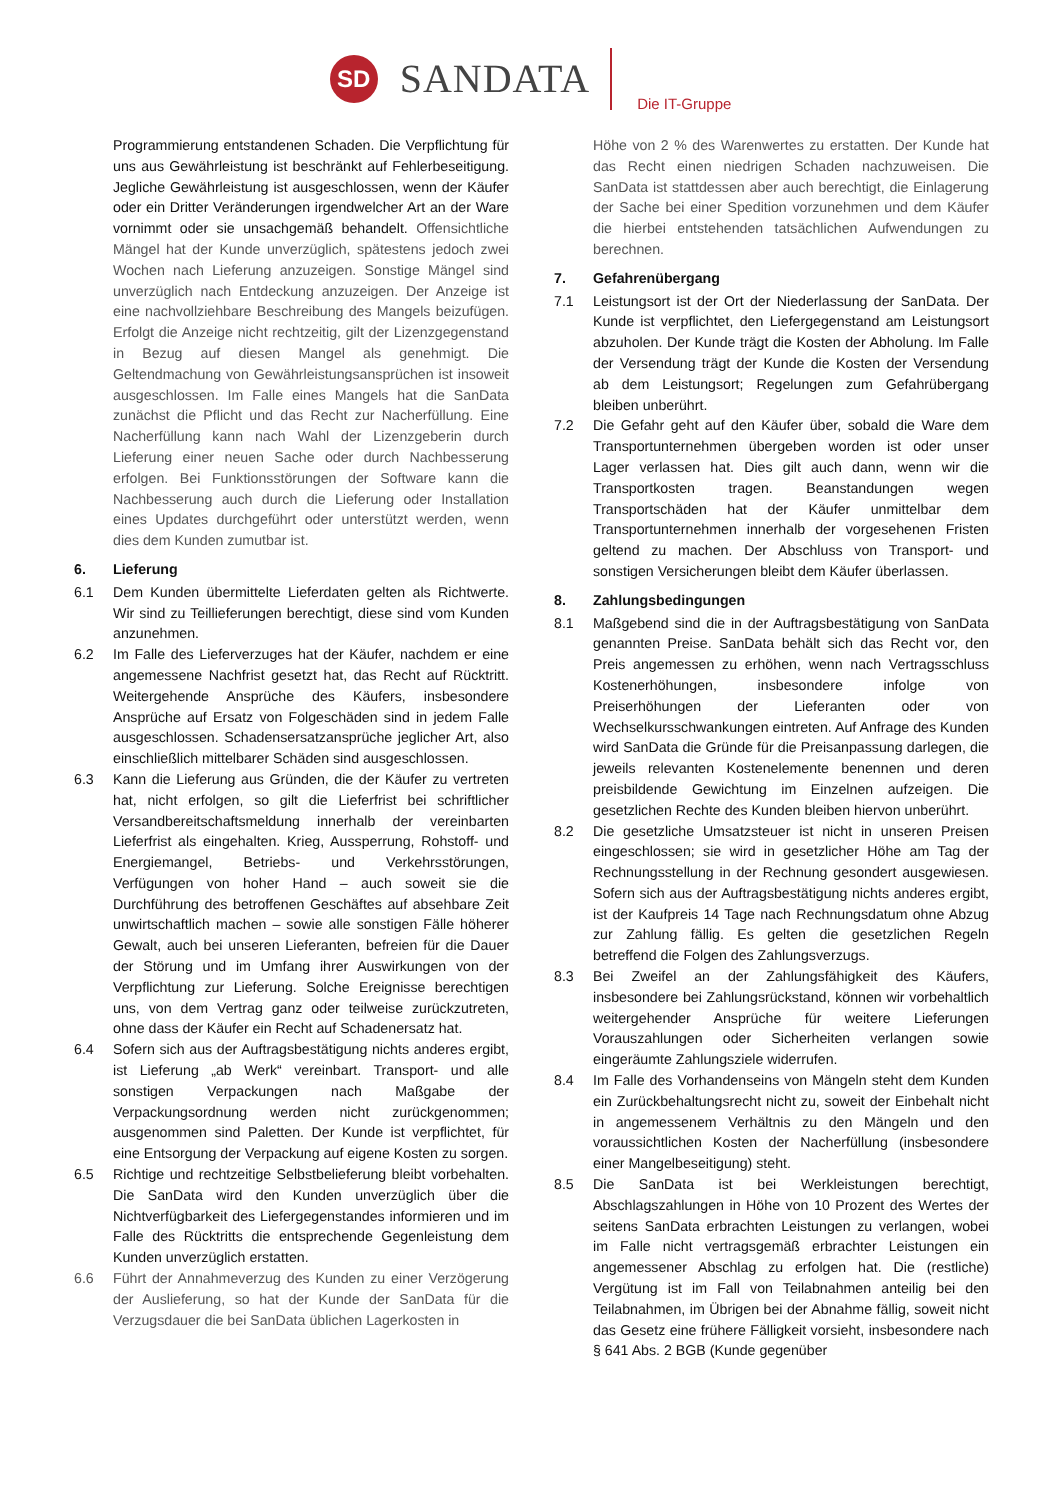SD
SANDATA
Die IT-Gruppe
Programmierung entstandenen Schaden. Die Verpflichtung für uns aus Gewährleistung ist beschränkt auf Fehlerbeseitigung. Jegliche Gewährleistung ist ausgeschlossen, wenn der Käufer oder ein Dritter Veränderungen irgendwelcher Art an der Ware vornimmt oder sie unsachgemäß behandelt. Offensichtliche Mängel hat der Kunde unverzüglich, spätestens jedoch zwei Wochen nach Lieferung anzuzeigen. Sonstige Mängel sind unverzüglich nach Entdeckung anzuzeigen. Der Anzeige ist eine nachvollziehbare Beschreibung des Mangels beizufügen. Erfolgt die Anzeige nicht rechtzeitig, gilt der Lizenzgegenstand in Bezug auf diesen Mangel als genehmigt. Die Geltendmachung von Gewährleistungsansprüchen ist insoweit ausgeschlossen. Im Falle eines Mangels hat die SanData zunächst die Pflicht und das Recht zur Nacherfüllung. Eine Nacherfüllung kann nach Wahl der Lizenzgeberin durch Lieferung einer neuen Sache oder durch Nachbesserung erfolgen. Bei Funktionsstörungen der Software kann die Nachbesserung auch durch die Lieferung oder Installation eines Updates durchgeführt oder unterstützt werden, wenn dies dem Kunden zumutbar ist.
6. Lieferung
6.1 Dem Kunden übermittelte Lieferdaten gelten als Richtwerte. Wir sind zu Teillieferungen berechtigt, diese sind vom Kunden anzunehmen.
6.2 Im Falle des Lieferverzuges hat der Käufer, nachdem er eine angemessene Nachfrist gesetzt hat, das Recht auf Rücktritt. Weitergehende Ansprüche des Käufers, insbesondere Ansprüche auf Ersatz von Folgeschäden sind in jedem Falle ausgeschlossen. Schadensersatzansprüche jeglicher Art, also einschließlich mittelbarer Schäden sind ausgeschlossen.
6.3 Kann die Lieferung aus Gründen, die der Käufer zu vertreten hat, nicht erfolgen, so gilt die Lieferfrist bei schriftlicher Versandbereitschaftsmeldung innerhalb der vereinbarten Lieferfrist als eingehalten. Krieg, Aussperrung, Rohstoff- und Energiemangel, Betriebs- und Verkehrsstörungen, Verfügungen von hoher Hand – auch soweit sie die Durchführung des betroffenen Geschäftes auf absehbare Zeit unwirtschaftlich machen – sowie alle sonstigen Fälle höherer Gewalt, auch bei unseren Lieferanten, befreien für die Dauer der Störung und im Umfang ihrer Auswirkungen von der Verpflichtung zur Lieferung. Solche Ereignisse berechtigen uns, von dem Vertrag ganz oder teilweise zurückzutreten, ohne dass der Käufer ein Recht auf Schadenersatz hat.
6.4 Sofern sich aus der Auftragsbestätigung nichts anderes ergibt, ist Lieferung „ab Werk“ vereinbart. Transport- und alle sonstigen Verpackungen nach Maßgabe der Verpackungsordnung werden nicht zurückgenommen; ausgenommen sind Paletten. Der Kunde ist verpflichtet, für eine Entsorgung der Verpackung auf eigene Kosten zu sorgen.
6.5 Richtige und rechtzeitige Selbstbelieferung bleibt vorbehalten. Die SanData wird den Kunden unverzüglich über die Nichtverfügbarkeit des Liefergegenstandes informieren und im Falle des Rücktritts die entsprechende Gegenleistung dem Kunden unverzüglich erstatten.
6.6 Führt der Annahmeverzug des Kunden zu einer Verzögerung der Auslieferung, so hat der Kunde der SanData für die Verzugsdauer die bei SanData üblichen Lagerkosten in
Höhe von 2 % des Warenwertes zu erstatten. Der Kunde hat das Recht einen niedrigen Schaden nachzuweisen. Die SanData ist stattdessen aber auch berechtigt, die Einlagerung der Sache bei einer Spedition vorzunehmen und dem Käufer die hierbei entstehenden tatsächlichen Aufwendungen zu berechnen.
7. Gefahrenübergang
7.1 Leistungsort ist der Ort der Niederlassung der SanData. Der Kunde ist verpflichtet, den Liefergegenstand am Leistungsort abzuholen. Der Kunde trägt die Kosten der Abholung. Im Falle der Versendung trägt der Kunde die Kosten der Versendung ab dem Leistungsort; Regelungen zum Gefahrübergang bleiben unberührt.
7.2 Die Gefahr geht auf den Käufer über, sobald die Ware dem Transportunternehmen übergeben worden ist oder unser Lager verlassen hat. Dies gilt auch dann, wenn wir die Transportkosten tragen. Beanstandungen wegen Transportschäden hat der Käufer unmittelbar dem Transportunternehmen innerhalb der vorgesehenen Fristen geltend zu machen. Der Abschluss von Transport- und sonstigen Versicherungen bleibt dem Käufer überlassen.
8. Zahlungsbedingungen
8.1 Maßgebend sind die in der Auftragsbestätigung von SanData genannten Preise. SanData behält sich das Recht vor, den Preis angemessen zu erhöhen, wenn nach Vertragsschluss Kostenerhöhungen, insbesondere infolge von Preiserhöhungen der Lieferanten oder von Wechselkursschwankungen eintreten. Auf Anfrage des Kunden wird SanData die Gründe für die Preisanpassung darlegen, die jeweils relevanten Kostenelemente benennen und deren preisbildende Gewichtung im Einzelnen aufzeigen. Die gesetzlichen Rechte des Kunden bleiben hiervon unberührt.
8.2 Die gesetzliche Umsatzsteuer ist nicht in unseren Preisen eingeschlossen; sie wird in gesetzlicher Höhe am Tag der Rechnungsstellung in der Rechnung gesondert ausgewiesen. Sofern sich aus der Auftragsbestätigung nichts anderes ergibt, ist der Kaufpreis 14 Tage nach Rechnungsdatum ohne Abzug zur Zahlung fällig. Es gelten die gesetzlichen Regeln betreffend die Folgen des Zahlungsverzugs.
8.3 Bei Zweifel an der Zahlungsfähigkeit des Käufers, insbesondere bei Zahlungsrückstand, können wir vorbehaltlich weitergehender Ansprüche für weitere Lieferungen Vorauszahlungen oder Sicherheiten verlangen sowie eingeräumte Zahlungsziele widerrufen.
8.4 Im Falle des Vorhandenseins von Mängeln steht dem Kunden ein Zurückbehaltungsrecht nicht zu, soweit der Einbehalt nicht in angemessenem Verhältnis zu den Mängeln und den voraussichtlichen Kosten der Nacherfüllung (insbesondere einer Mangelbeseitigung) steht.
8.5 Die SanData ist bei Werkleistungen berechtigt, Abschlagszahlungen in Höhe von 10 Prozent des Wertes der seitens SanData erbrachten Leistungen zu verlangen, wobei im Falle nicht vertragsgemäß erbrachter Leistungen ein angemessener Abschlag zu erfolgen hat. Die (restliche) Vergütung ist im Fall von Teilabnahmen anteilig bei den Teilabnahmen, im Übrigen bei der Abnahme fällig, soweit nicht das Gesetz eine frühere Fälligkeit vorsieht, insbesondere nach § 641 Abs. 2 BGB (Kunde gegenüber